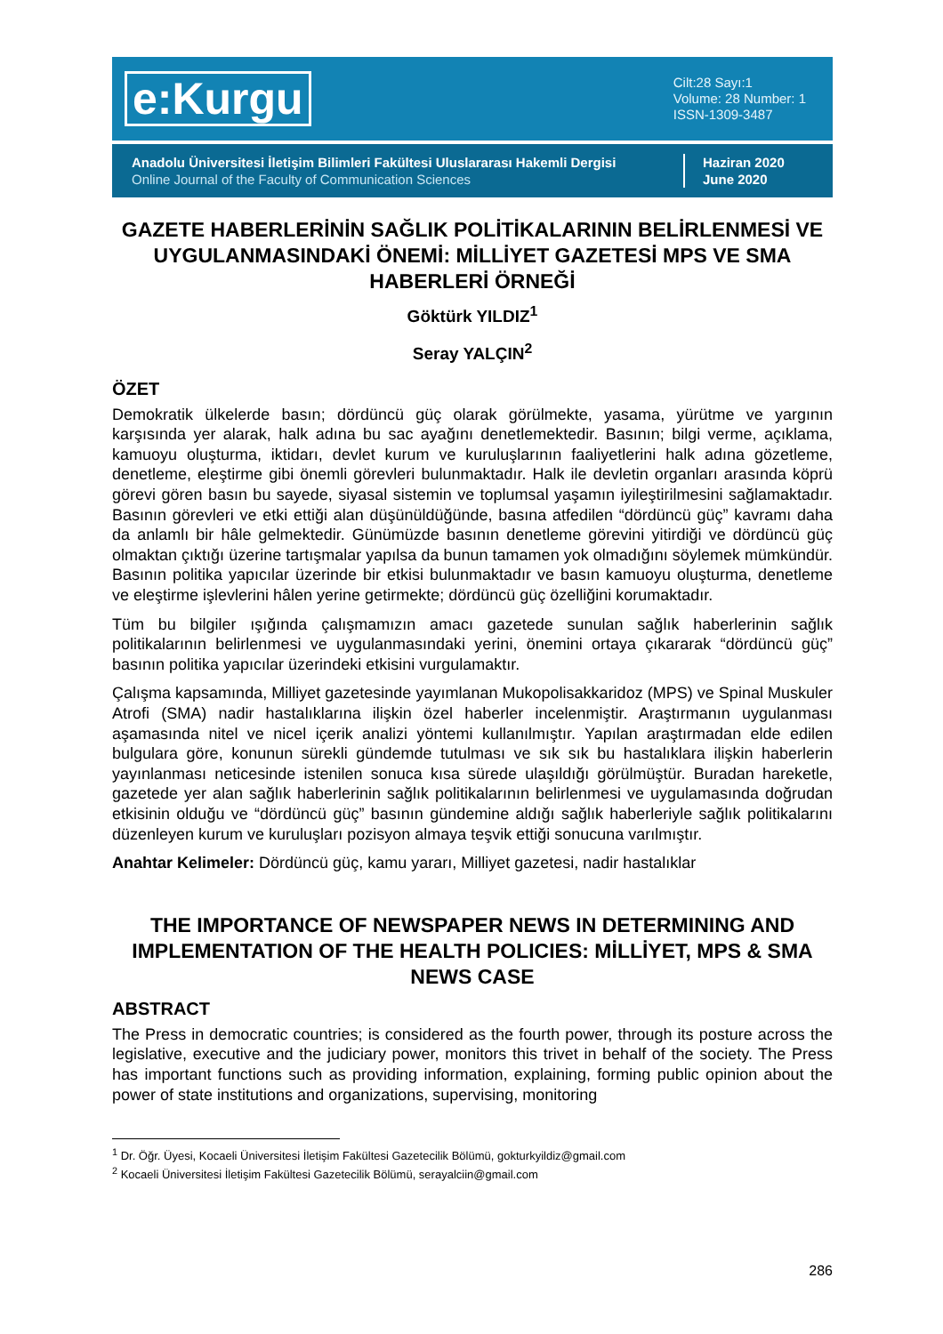e:Kurgu
Cilt:28 Sayı:1
Volume: 28 Number: 1
ISSN-1309-3487
Anadolu Üniversitesi İletişim Bilimleri Fakültesi Uluslararası Hakemli Dergisi
Online Journal of the Faculty of Communication Sciences
Haziran 2020
June 2020
GAZETE HABERLERİNİN SAĞLIK POLİTİKALARININ BELİRLENMESİ VE UYGULANMASINDAKİ ÖNEMİ: MİLLİYET GAZETESİ MPS VE SMA HABERLERİ ÖRNEĞİ
Göktürk YILDIZ<sup>1</sup>
Seray YALÇIN<sup>2</sup>
ÖZET
Demokratik ülkelerde basın; dördüncü güç olarak görülmekte, yasama, yürütme ve yargının karşısında yer alarak, halk adına bu sac ayağını denetlemektedir. Basının; bilgi verme, açıklama, kamuoyu oluşturma, iktidarı, devlet kurum ve kuruluşlarının faaliyetlerini halk adına gözetleme, denetleme, eleştirme gibi önemli görevleri bulunmaktadır. Halk ile devletin organları arasında köprü görevi gören basın bu sayede, siyasal sistemin ve toplumsal yaşamın iyileştirilmesini sağlamaktadır. Basının görevleri ve etki ettiği alan düşünüldüğünde, basına atfedilen “dördüncü güç” kavramı daha da anlamlı bir hâle gelmektedir. Günümüzde basının denetleme görevini yitirdiği ve dördüncü güç olmaktan çıktığı üzerine tartışmalar yapılsa da bunun tamamen yok olmadığını söylemek mümkündür. Basının politika yapıcılar üzerinde bir etkisi bulunmaktadır ve basın kamuoyu oluşturma, denetleme ve eleştirme işlevlerini hâlen yerine getirmekte; dördüncü güç özelliğini korumaktadır.
Tüm bu bilgiler ışığında çalışmamızın amacı gazetede sunulan sağlık haberlerinin sağlık politikalarının belirlenmesi ve uygulanmasındaki yerini, önemini ortaya çıkararak “dördüncü güç” basının politika yapıcılar üzerindeki etkisini vurgulamaktır.
Çalışma kapsamında, Milliyet gazetesinde yayımlanan Mukopolisakkaridoz (MPS) ve Spinal Muskuler Atrofi (SMA) nadir hastalıklarına ilişkin özel haberler incelenmiştir. Araştırmanın uygulanması aşamasında nitel ve nicel içerik analizi yöntemi kullanılmıştır. Yapılan araştırmadan elde edilen bulgulara göre, konunun sürekli gündemde tutulması ve sık sık bu hastalıklara ilişkin haberlerin yayınlanması neticesinde istenilen sonuca kısa sürede ulaşıldığı görülmüştür. Buradan hareketle, gazetede yer alan sağlık haberlerinin sağlık politikalarının belirlenmesi ve uygulamasında doğrudan etkisinin olduğu ve “dördüncü güç” basının gündemine aldığı sağlık haberleriyle sağlık politikalarını düzenleyen kurum ve kuruluşları pozisyon almaya teşvik ettiği sonucuna varılmıştır.
Anahtar Kelimeler: Dördüncü güç, kamu yararı, Milliyet gazetesi, nadir hastalıklar
THE IMPORTANCE OF NEWSPAPER NEWS IN DETERMINING AND IMPLEMENTATION OF THE HEALTH POLICIES: MİLLİYET, MPS & SMA NEWS CASE
ABSTRACT
The Press in democratic countries; is considered as the fourth power, through its posture across the legislative, executive and the judiciary power, monitors this trivet in behalf of the society. The Press has important functions such as providing information, explaining, forming public opinion about the power of state institutions and organizations, supervising, monitoring
<sup>1</sup> Dr. Öğr. Üyesi, Kocaeli Üniversitesi İletişim Fakültesi Gazetecilik Bölümü, gokturkyildiz@gmail.com
<sup>2</sup> Kocaeli Üniversitesi İletişim Fakültesi Gazetecilik Bölümü, serayalciin@gmail.com
286